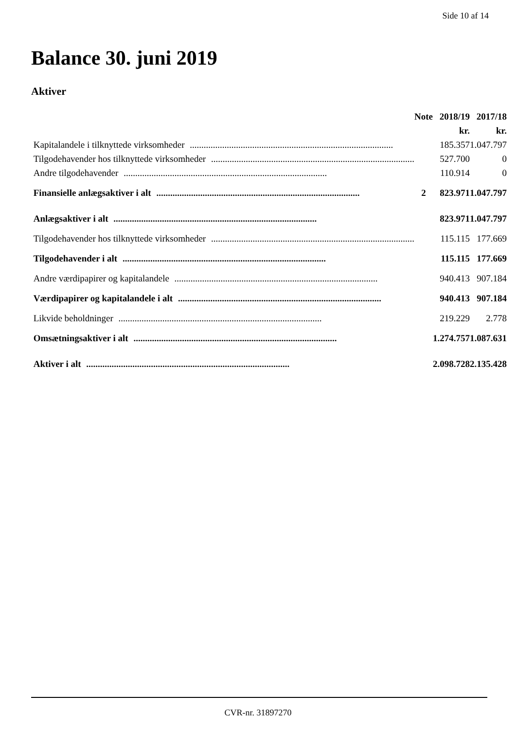Side 10 af 14
Balance 30. juni 2019
Aktiver
| | Note | 2018/19 | 2017/18 |
| --- | --- | --- | --- |
| | | kr. | kr. |
| Kapitalandele i tilknyttede virksomheder ........................................................................................ | | 185.357 | 1.047.797 |
| Tilgodehavender hos tilknyttede virksomheder ........................................................................................ | | 527.700 | 0 |
| Andre tilgodehavender ........................................................................................ | | 110.914 | 0 |
| Finansielle anlægsaktiver i alt ........................................................................................ | 2 | 823.971 | 1.047.797 |
| Anlægsaktiver i alt ........................................................................................ | | 823.971 | 1.047.797 |
| Tilgodehavender hos tilknyttede virksomheder ........................................................................................ | | 115.115 | 177.669 |
| Tilgodehavender i alt ........................................................................................ | | 115.115 | 177.669 |
| Andre værdipapirer og kapitalandele ........................................................................................ | | 940.413 | 907.184 |
| Værdipapirer og kapitalandele i alt ........................................................................................ | | 940.413 | 907.184 |
| Likvide beholdninger ........................................................................................ | | 219.229 | 2.778 |
| Omsætningsaktiver i alt ........................................................................................ | | 1.274.757 | 1.087.631 |
| Aktiver i alt ........................................................................................ | | 2.098.728 | 2.135.428 |
CVR-nr. 31897270